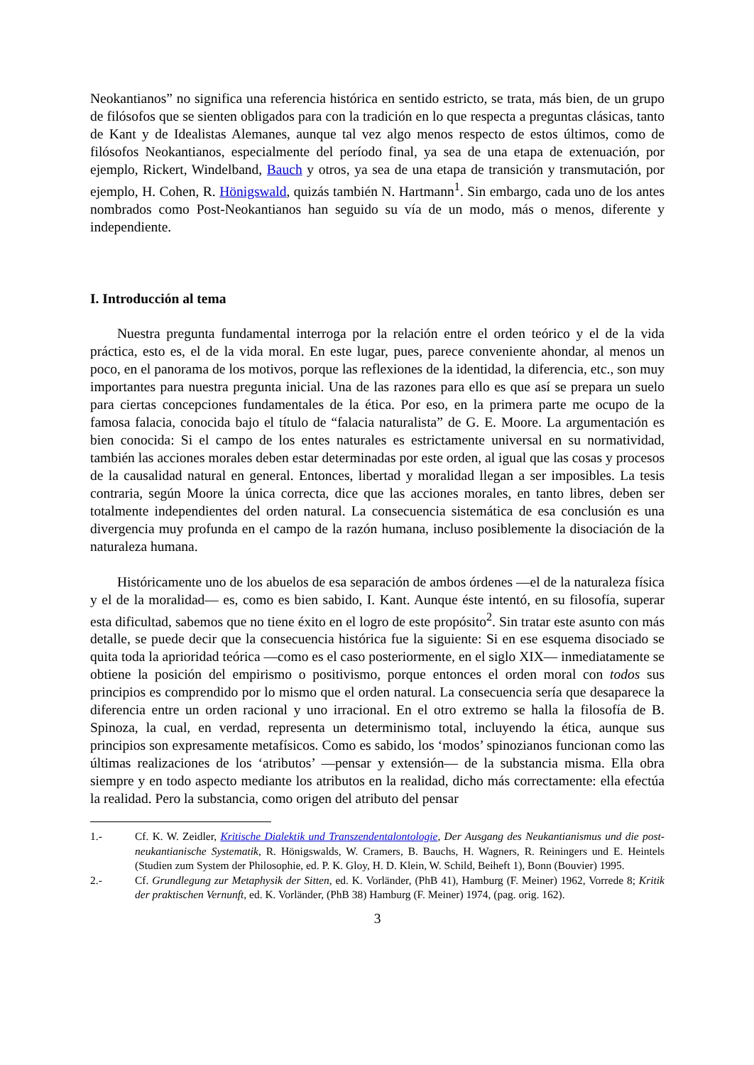Neokantianos” no significa una referencia histórica en sentido estricto, se trata, más bien, de un grupo de filósofos que se sienten obligados para con la tradición en lo que respecta a preguntas clásicas, tanto de Kant y de Idealistas Alemanes, aunque tal vez algo menos respecto de estos últimos, como de filósofos Neokantianos, especialmente del período final, ya sea de una etapa de extenuación, por ejemplo, Rickert, Windelband, Bauch y otros, ya sea de una etapa de transición y transmutación, por ejemplo, H. Cohen, R. Hönigswald, quizás también N. Hartmann<sup>1</sup>. Sin embargo, cada uno de los antes nombrados como Post-Neokantianos han seguido su vía de un modo, más o menos, diferente y independiente.
I. Introducción al tema
Nuestra pregunta fundamental interroga por la relación entre el orden teórico y el de la vida práctica, esto es, el de la vida moral. En este lugar, pues, parece conveniente ahondar, al menos un poco, en el panorama de los motivos, porque las reflexiones de la identidad, la diferencia, etc., son muy importantes para nuestra pregunta inicial. Una de las razones para ello es que así se prepara un suelo para ciertas concepciones fundamentales de la ética. Por eso, en la primera parte me ocupo de la famosa falacia, conocida bajo el título de “falacia naturalista” de G. E. Moore. La argumentación es bien conocida: Si el campo de los entes naturales es estrictamente universal en su normatividad, también las acciones morales deben estar determinadas por este orden, al igual que las cosas y procesos de la causalidad natural en general. Entonces, libertad y moralidad llegan a ser imposibles. La tesis contraria, según Moore la única correcta, dice que las acciones morales, en tanto libres, deben ser totalmente independientes del orden natural. La consecuencia sistemática de esa conclusión es una divergencia muy profunda en el campo de la razón humana, incluso posiblemente la disociación de la naturaleza humana.
Históricamente uno de los abuelos de esa separación de ambos órdenes —el de la naturaleza física y el de la moralidad— es, como es bien sabido, I. Kant. Aunque éste intentó, en su filosofía, superar esta dificultad, sabemos que no tiene éxito en el logro de este propósito<sup>2</sup>. Sin tratar este asunto con más detalle, se puede decir que la consecuencia histórica fue la siguiente: Si en ese esquema disociado se quita toda la aprioridad teórica —como es el caso posteriormente, en el siglo XIX— inmediatamente se obtiene la posición del empirismo o positivismo, porque entonces el orden moral con todos sus principios es comprendido por lo mismo que el orden natural. La consecuencia sería que desaparece la diferencia entre un orden racional y uno irracional. En el otro extremo se halla la filosofía de B. Spinoza, la cual, en verdad, representa un determinismo total, incluyendo la ética, aunque sus principios son expresamente metafísicos. Como es sabido, los ‘modos’ spinozianos funcionan como las últimas realizaciones de los ‘atributos’ —pensar y extensión— de la substancia misma. Ella obra siempre y en todo aspecto mediante los atributos en la realidad, dicho más correctamente: ella efectúa la realidad. Pero la substancia, como origen del atributo del pensar
1.- Cf. K. W. Zeidler, Kritische Dialektik und Transzendentalontologie, Der Ausgang des Neukantianismus und die post-neukantianische Systematik, R. Hönigswalds, W. Cramers, B. Bauchs, H. Wagners, R. Reiningers und E. Heintels (Studien zum System der Philosophie, ed. P. K. Gloy, H. D. Klein, W. Schild, Beiheft 1), Bonn (Bouvier) 1995.
2.- Cf. Grundlegung zur Metaphysik der Sitten, ed. K. Vorländer, (PhB 41), Hamburg (F. Meiner) 1962, Vorrede 8; Kritik der praktischen Vernunft, ed. K. Vorländer, (PhB 38) Hamburg (F. Meiner) 1974, (pag. orig. 162).
3